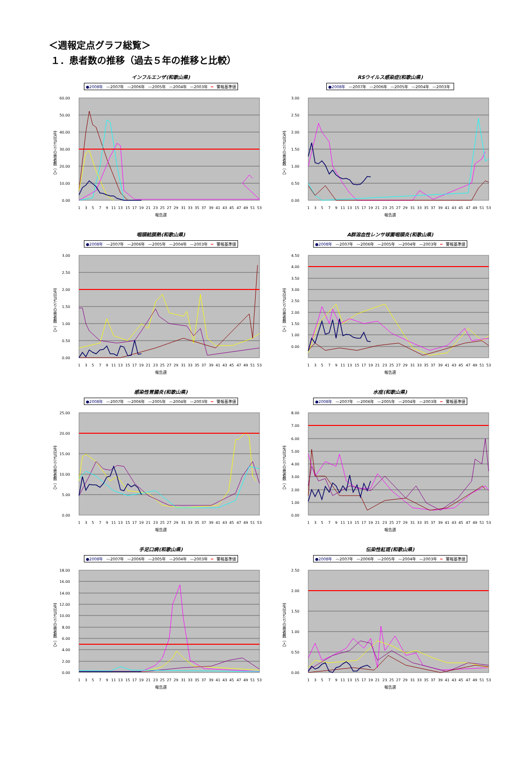＜週報定点グラフ総覧＞
１．患者数の推移（過去５年の推移と比較）
インフルエンザ(和歌山県)
●2008年 —2007年 —2006年 —2005年 —2004年 —2003年 ━ 警報基準値
定点当たりの患者数（人）
60.00
50.00
40.00
30.00
20.00
10.00
0.00
1
3
5
7
9
11
13
15
17
19
21
23
25
27
29
31
33
35
37
39
41
43
45
47
49
51
53
報告週
RSウイルス感染症(和歌山県)
●2008年 —2007年 —2006年 —2005年 —2004年 —2003年
定点当たりの患者数（人）
3.00
2.50
2.00
1.50
1.00
0.50
0.00
1
3
5
7
9
11
13
15
17
19
21
23
25
27
29
31
33
35
37
39
41
43
45
47
49
51
53
報告週
咽頭結膜熱(和歌山県)
●2008年 —2007年 —2006年 —2005年 —2004年 —2003年 ━ 警報基準値
定点当たりの患者数（人）
3.00
2.50
2.00
1.50
1.00
0.50
0.00
1
3
5
7
9
11
13
15
17
19
21
23
25
27
29
31
33
35
37
39
41
43
45
47
49
51
53
報告週
A群溶血性レンサ球菌咽頭炎(和歌山県)
●2008年 —2007年 —2006年 —2005年 —2004年 —2003年 ━ 警報基準値
定点当たりの患者数（人）
4.50
4.00
3.50
3.00
2.50
2.00
1.50
1.00
0.00
1
3
5
7
9
11
13
15
17
19
21
23
25
27
29
31
33
35
37
39
41
43
45
47
49
51
53
報告週
感染性胃腸炎(和歌山県)
●2008年 —2007年 —2006年 —2005年 —2004年 —2003年 ━ 警報基準値
定点当たりの患者数（人）
25.00
20.00
15.00
10.00
5.00
0.00
1
3
5
7
9
11
13
15
17
19
21
23
25
27
29
31
33
35
37
39
41
43
45
47
49
51
53
報告週
水痘(和歌山県)
●2008年 —2007年 —2006年 —2005年 —2004年 —2003年 ━ 警報基準値
定点当たりの患者数（人）
8.00
7.00
6.00
5.00
4.00
3.00
2.00
1.00
0.00
1
3
5
7
9
11
13
15
17
19
21
23
25
27
29
31
33
35
37
39
41
43
45
47
49
51
53
報告週
手足口病(和歌山県)
●2008年 —2007年 —2006年 —2005年 —2004年 —2003年 ━ 警報基準値
定点当たりの患者数（人）
18.00
16.00
14.00
12.00
10.00
8.00
6.00
4.00
2.00
0.00
1
3
5
7
9
11
13
15
17
19
21
23
25
27
29
31
33
35
37
39
41
43
45
47
49
51
53
報告週
伝染性紅斑(和歌山県)
●2008年 —2007年 —2006年 —2005年 —2004年 —2003年 ━ 警報基準値
定点当たりの患者数（人）
2.50
2.00
1.50
1.00
0.50
0.00
1
3
5
7
9
11
13
15
17
19
21
23
25
27
29
31
33
35
37
39
41
43
45
47
49
51
53
報告週